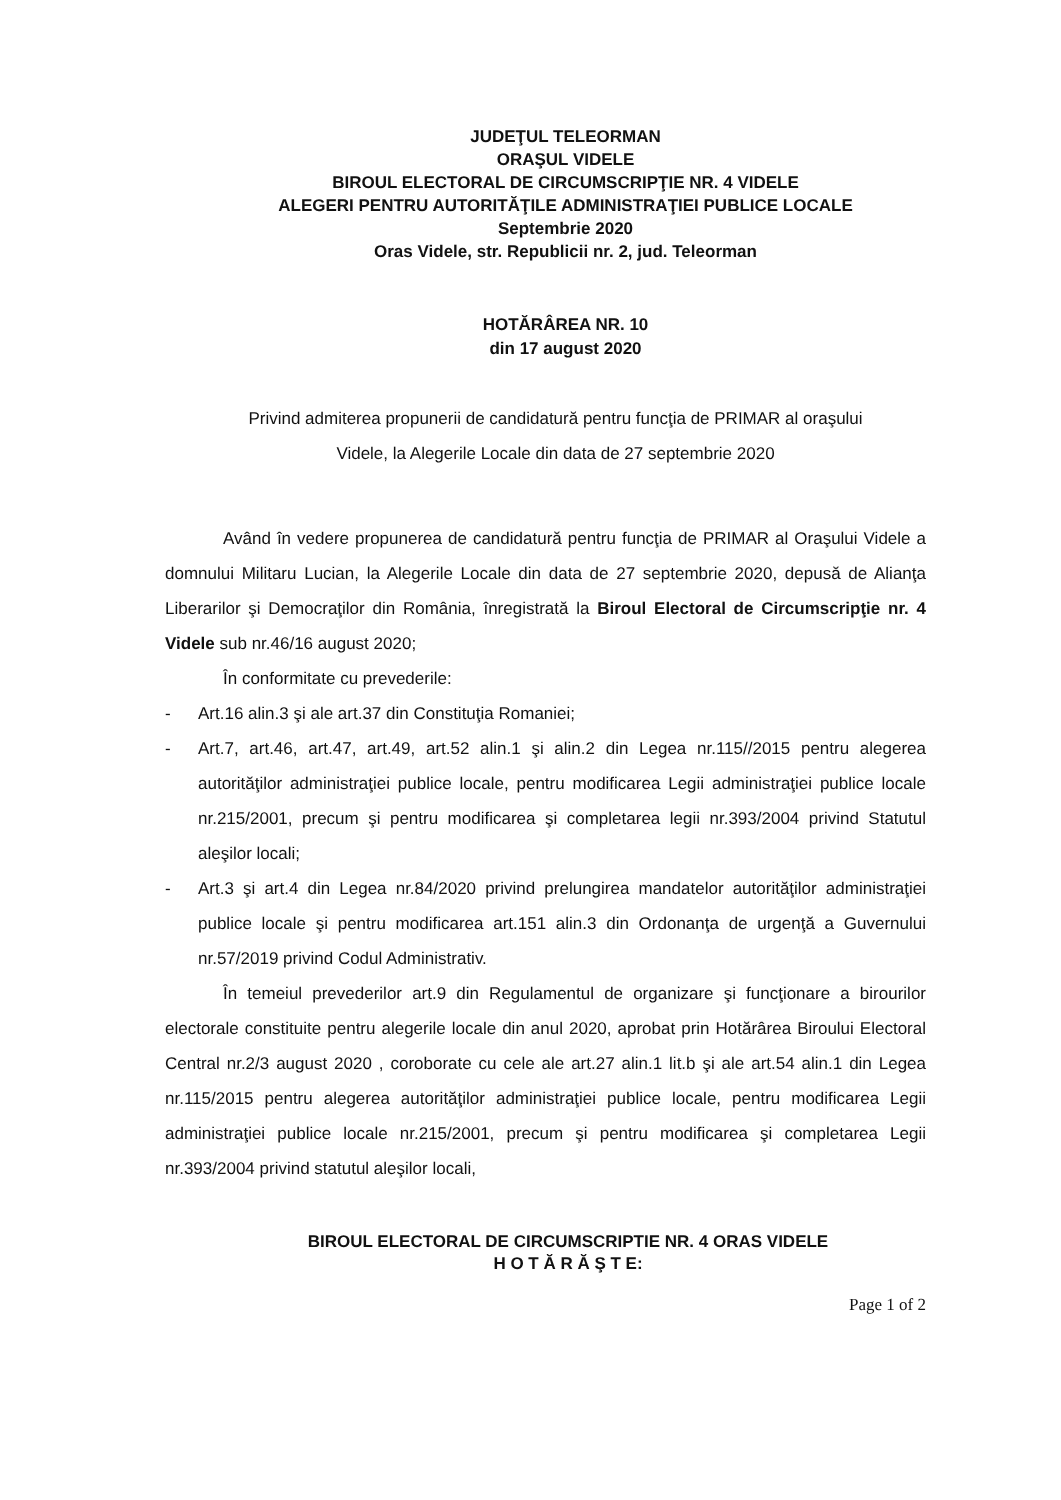JUDEŢUL TELEORMAN
ORAŞUL VIDELE
BIROUL ELECTORAL DE CIRCUMSCRIPŢIE NR. 4 VIDELE
ALEGERI PENTRU AUTORITĂŢILE ADMINISTRAŢIEI PUBLICE LOCALE
Septembrie 2020
Oras Videle, str. Republicii nr. 2, jud. Teleorman
HOTĂRÂREA NR. 10
din 17 august 2020
Privind admiterea propunerii de candidatură pentru funcţia de PRIMAR al oraşului
Videle, la Alegerile Locale din data de 27 septembrie 2020
Având în vedere propunerea de candidatură pentru funcţia de PRIMAR al Oraşului Videle a domnului Militaru Lucian, la Alegerile Locale din data de 27 septembrie 2020, depusă de Alianţa Liberarilor şi Democraţilor din România, înregistrată la Biroul Electoral de Circumscripţie nr. 4 Videle sub nr.46/16 august 2020;
În conformitate cu prevederile:
- Art.16 alin.3 şi ale art.37 din Constituţia Romaniei;
- Art.7, art.46, art.47, art.49, art.52 alin.1 şi alin.2 din Legea nr.115//2015 pentru alegerea autorităţilor administraţiei publice locale, pentru modificarea Legii administraţiei publice locale nr.215/2001, precum şi pentru modificarea şi completarea legii nr.393/2004 privind Statutul aleşilor locali;
- Art.3 şi art.4 din Legea nr.84/2020 privind prelungirea mandatelor autorităţilor administraţiei publice locale şi pentru modificarea art.151 alin.3 din Ordonanţa de urgenţă a Guvernului nr.57/2019 privind Codul Administrativ.
În temeiul prevederilor art.9 din Regulamentul de organizare şi funcţionare a birourilor electorale constituite pentru alegerile locale din anul 2020, aprobat prin Hotărârea Biroului Electoral Central nr.2/3 august 2020 , coroborate cu cele ale art.27 alin.1 lit.b şi ale art.54 alin.1 din Legea nr.115/2015 pentru alegerea autorităţilor administraţiei publice locale, pentru modificarea Legii administraţiei publice locale nr.215/2001, precum şi pentru modificarea şi completarea Legii nr.393/2004 privind statutul aleşilor locali,
BIROUL ELECTORAL DE CIRCUMSCRIPTIE NR. 4 ORAS VIDELE
H O T Ă R Ă Ş T E:
Page 1 of 2